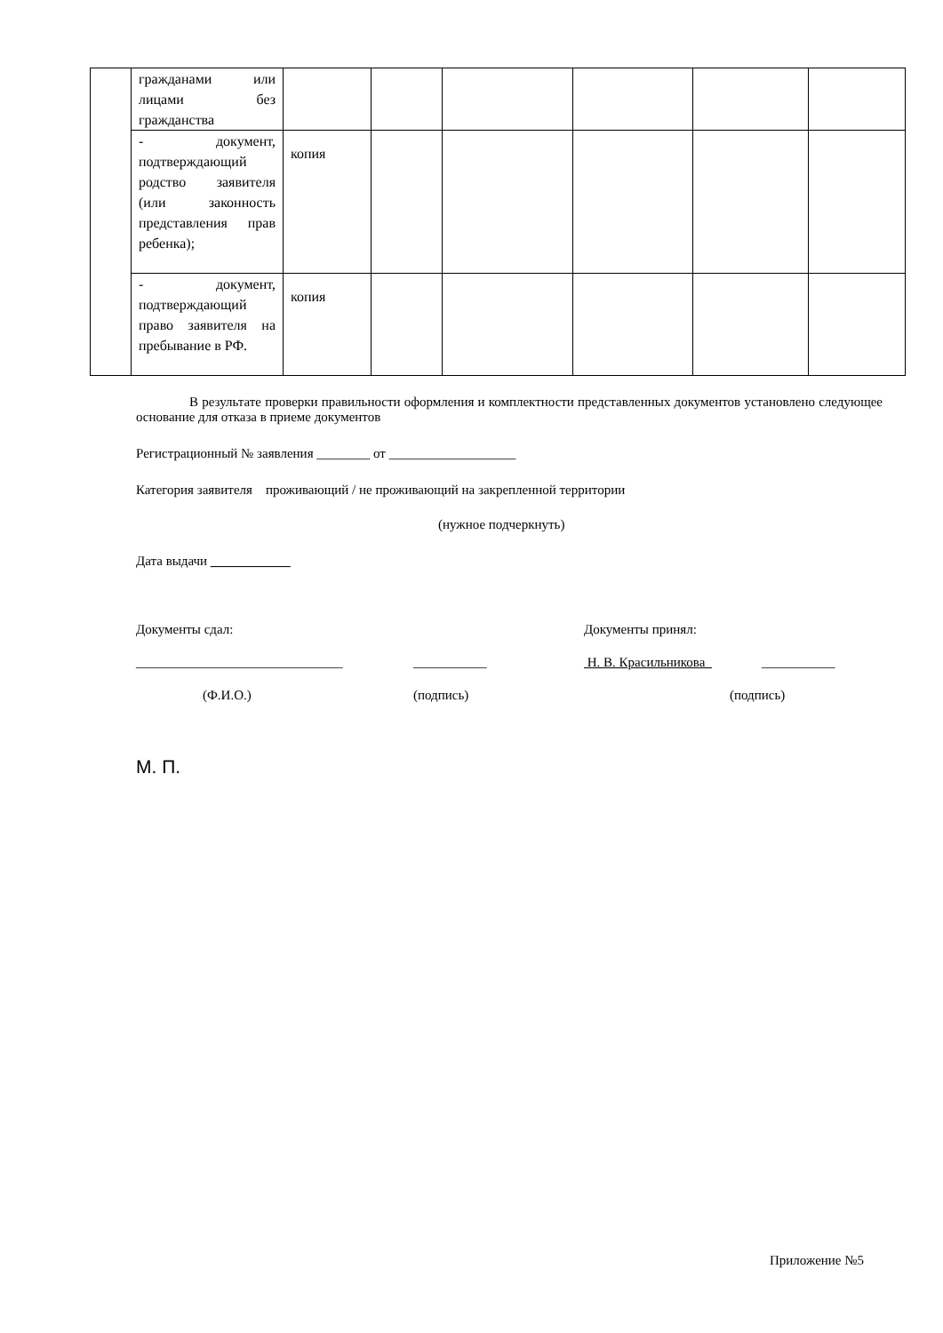| | гражданами или лицами без гражданства | | | | | | |
| | - документ, подтверждающий родство заявителя (или законность представления прав ребенка); | копия | | | | | |
| | - документ, подтверждающий право заявителя на пребывание в РФ. | копия | | | | | |
В результате проверки правильности оформления и комплектности представленных документов установлено следующее основание для отказа в приеме документов
Регистрационный № заявления ________ от ___________________
Категория заявителя проживающий / не проживающий на закрепленной территории
(нужное подчеркнуть)
Дата выдачи ____________
Документы сдал: Документы принял:
_______________________________ ___________ Н. В. Красильникова ___________
(Ф.И.О.) (подпись) (подпись)
М. П.
Приложение №5